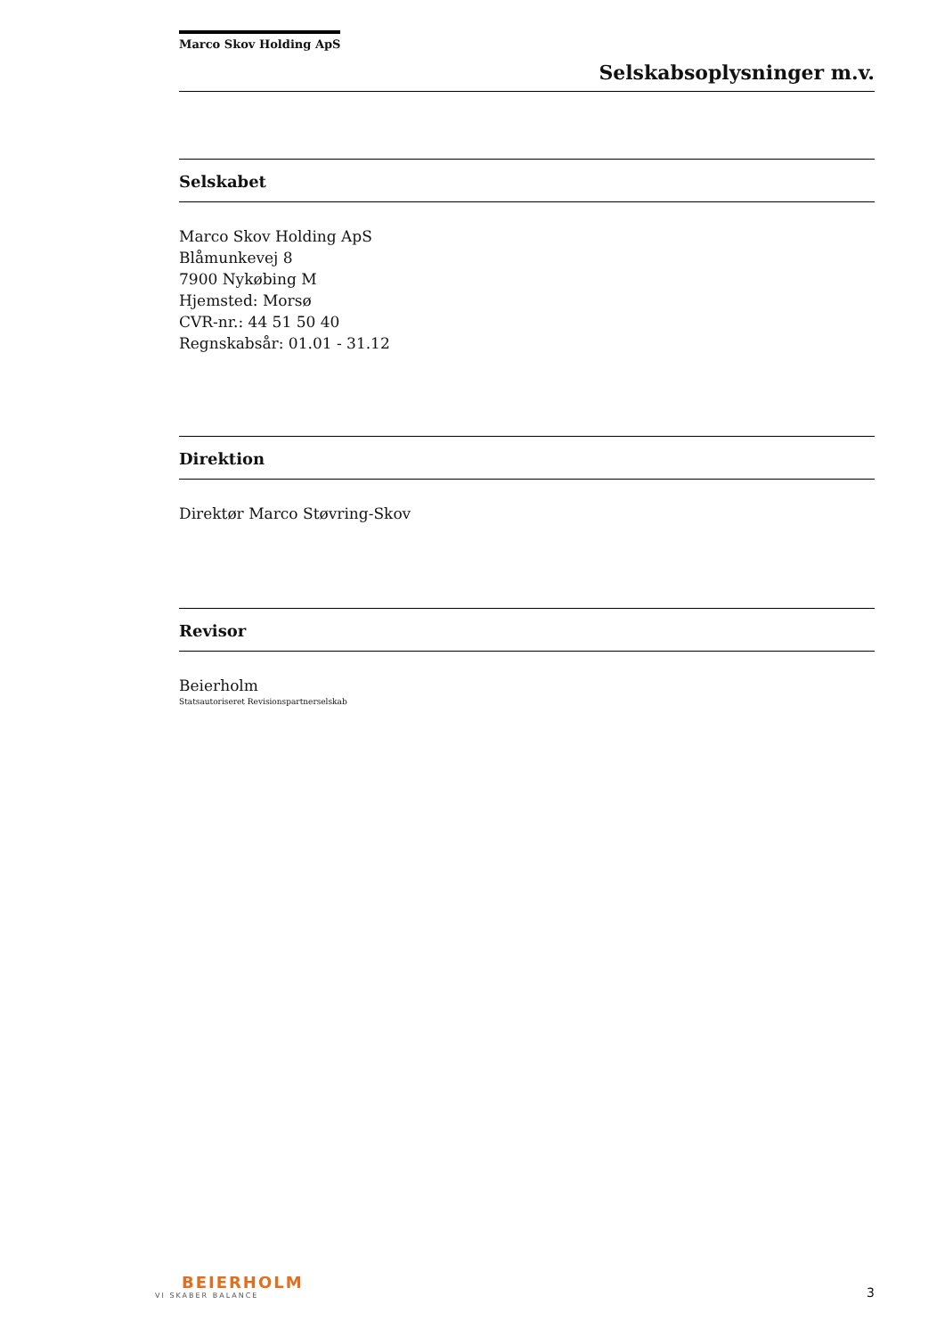Marco Skov Holding ApS
Selskabsoplysninger m.v.
Selskabet
Marco Skov Holding ApS
Blåmunkevej 8
7900 Nykøbing M
Hjemsted: Morsø
CVR-nr.: 44 51 50 40
Regnskabsår: 01.01 - 31.12
Direktion
Direktør Marco Støvring-Skov
Revisor
Beierholm
Statsautoriseret Revisionspartnerselskab
BEIERHOLM
VI SKABER BALANCE
3